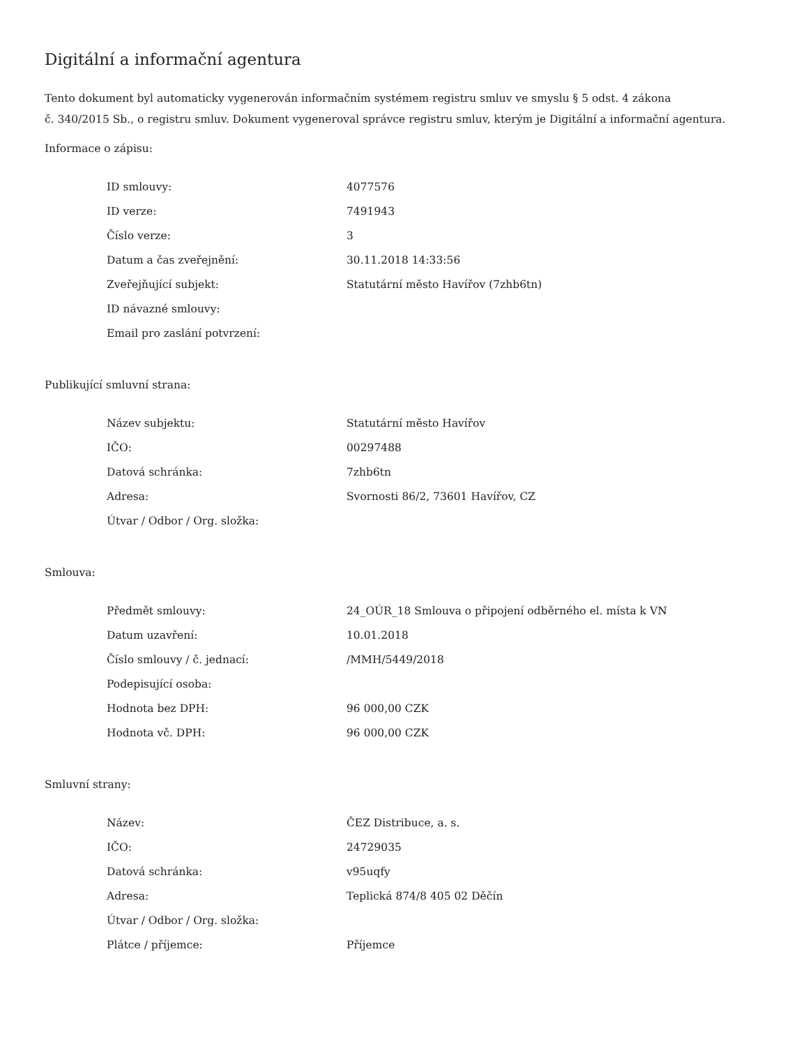Digitální a informační agentura
Tento dokument byl automaticky vygenerován informačním systémem registru smluv ve smyslu § 5 odst. 4 zákona
č. 340/2015 Sb., o registru smluv. Dokument vygeneroval správce registru smluv, kterým je Digitální a informační agentura.
Informace o zápisu:
| ID smlouvy: | 4077576 |
| ID verze: | 7491943 |
| Číslo verze: | 3 |
| Datum a čas zveřejnění: | 30.11.2018 14:33:56 |
| Zveřejňující subjekt: | Statutární město Havířov (7zhb6tn) |
| ID návazné smlouvy: | |
| Email pro zaslání potvrzení: | |
Publikující smluvní strana:
| Název subjektu: | Statutární město Havířov |
| IČO: | 00297488 |
| Datová schránka: | 7zhb6tn |
| Adresa: | Svornosti 86/2, 73601 Havířov, CZ |
| Útvar / Odbor / Org. složka: | |
Smlouva:
| Předmět smlouvy: | 24_OÚR_18 Smlouva o připojení odběrného el. místa k VN |
| Datum uzavření: | 10.01.2018 |
| Číslo smlouvy / č. jednací: | /MMH/5449/2018 |
| Podepisující osoba: | |
| Hodnota bez DPH: | 96 000,00 CZK |
| Hodnota vč. DPH: | 96 000,00 CZK |
Smluvní strany:
| Název: | ČEZ Distribuce, a. s. |
| IČO: | 24729035 |
| Datová schránka: | v95uqfy |
| Adresa: | Teplická 874/8 405 02 Děčín |
| Útvar / Odbor / Org. složka: | |
| Plátce / příjemce: | Příjemce |